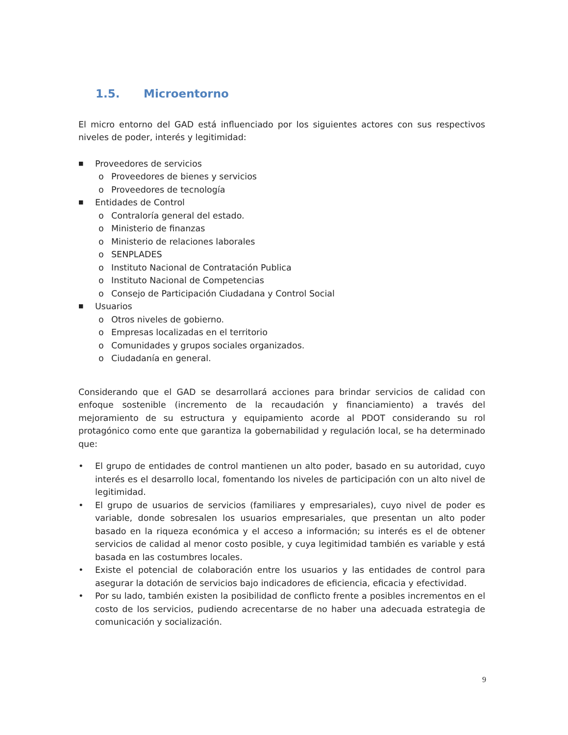1.5. Microentorno
El micro entorno del GAD está influenciado por los siguientes actores con sus respectivos niveles de poder, interés y legitimidad:
■ Proveedores de servicios
o Proveedores de bienes y servicios
o Proveedores de tecnología
■ Entidades de Control
o Contraloría general del estado.
o Ministerio de finanzas
o Ministerio de relaciones laborales
o SENPLADES
o Instituto Nacional de Contratación Publica
o Instituto Nacional de Competencias
o Consejo de Participación Ciudadana y Control Social
■ Usuarios
o Otros niveles de gobierno.
o Empresas localizadas en el territorio
o Comunidades y grupos sociales organizados.
o Ciudadanía en general.
Considerando que el GAD se desarrollará acciones para brindar servicios de calidad con enfoque sostenible (incremento de la recaudación y financiamiento) a través del mejoramiento de su estructura y equipamiento acorde al PDOT considerando su rol protagónico como ente que garantiza la gobernabilidad y regulación local, se ha determinado que:
• El grupo de entidades de control mantienen un alto poder, basado en su autoridad, cuyo interés es el desarrollo local, fomentando los niveles de participación con un alto nivel de legitimidad.
• El grupo de usuarios de servicios (familiares y empresariales), cuyo nivel de poder es variable, donde sobresalen los usuarios empresariales, que presentan un alto poder basado en la riqueza económica y el acceso a información; su interés es el de obtener servicios de calidad al menor costo posible, y cuya legitimidad también es variable y está basada en las costumbres locales.
• Existe el potencial de colaboración entre los usuarios y las entidades de control para asegurar la dotación de servicios bajo indicadores de eficiencia, eficacia y efectividad.
• Por su lado, también existen la posibilidad de conflicto frente a posibles incrementos en el costo de los servicios, pudiendo acrecentarse de no haber una adecuada estrategia de comunicación y socialización.
9